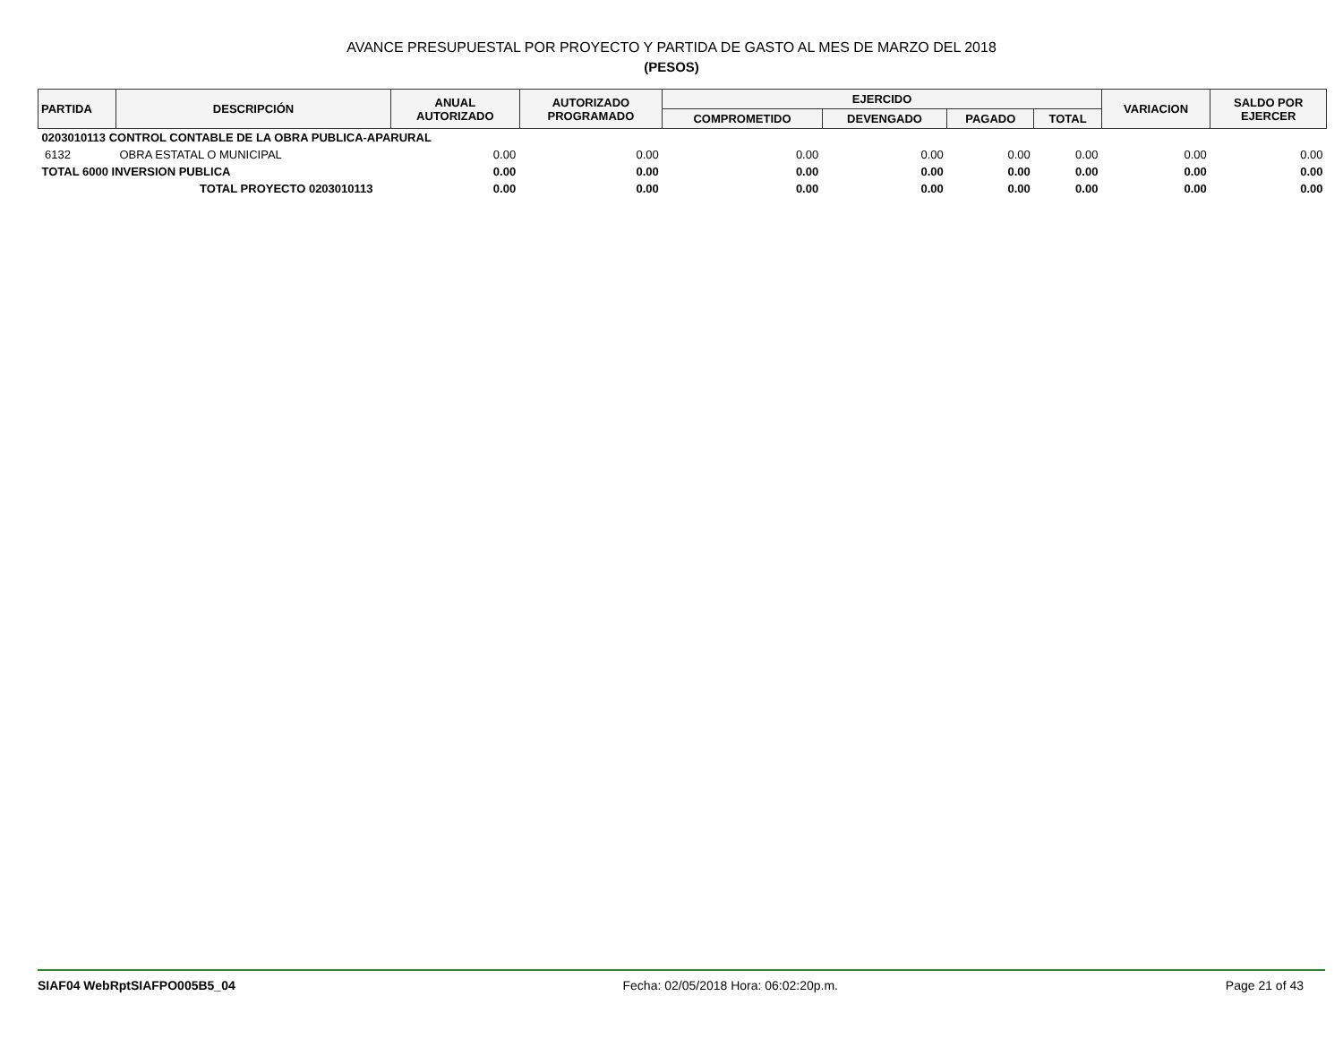AVANCE PRESUPUESTAL POR PROYECTO Y PARTIDA DE GASTO AL MES DE MARZO DEL 2018
(PESOS)
| PARTIDA | DESCRIPCIÓN | ANUAL AUTORIZADO | AUTORIZADO PROGRAMADO | EJERCIDO | | | | VARIACION | SALDO POR EJERCER |
| --- | --- | --- | --- | --- | --- | --- | --- | --- | --- |
| | | | | COMPROMETIDO | DEVENGADO | PAGADO | TOTAL | | |
| 0203010113 CONTROL CONTABLE DE LA OBRA PUBLICA-APARURAL | | | | | | | | | |
| 6132 | OBRA ESTATAL O MUNICIPAL | 0.00 | 0.00 | 0.00 | 0.00 | 0.00 | 0.00 | 0.00 | 0.00 |
| TOTAL 6000 INVERSION PUBLICA | | 0.00 | 0.00 | 0.00 | 0.00 | 0.00 | 0.00 | 0.00 | 0.00 |
| TOTAL PROYECTO 0203010113 | | 0.00 | 0.00 | 0.00 | 0.00 | 0.00 | 0.00 | 0.00 | 0.00 |
SIAF04 WebRptSIAFPO005B5_04 Fecha: 02/05/2018 Hora: 06:02:20p.m. Page 21 of 43